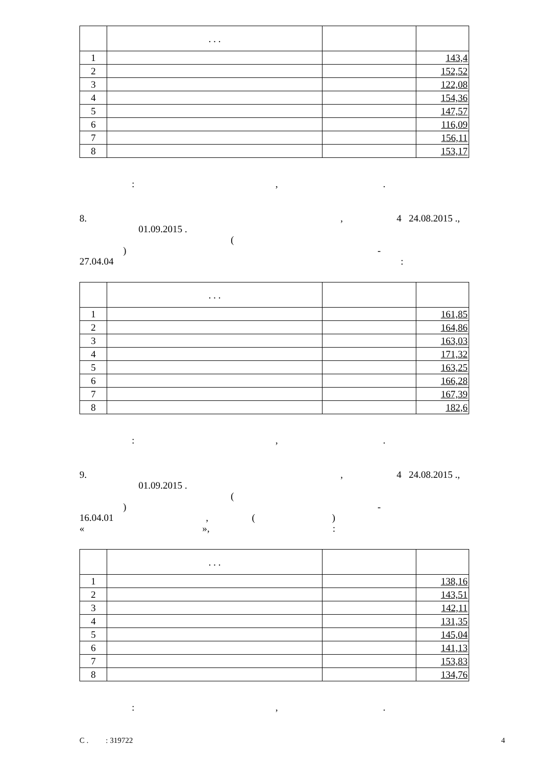| | . . . | | |
| --- | --- | --- | --- |
| 1 | | | 143,4 |
| 2 | | | 152,52 |
| 3 | | | 122,08 |
| 4 | | | 154,36 |
| 5 | | | 147,57 |
| 6 | | | 116,09 |
| 7 | | | 156,11 |
| 8 | | | 153,17 |
:,.
8. , 4 24.08.2015 .,
01.09.2015 .
(
) -
27.04.04:
| | . . . | | |
| --- | --- | --- | --- |
| 1 | | | 161,85 |
| 2 | | | 164,86 |
| 3 | | | 163,03 |
| 4 | | | 171,32 |
| 5 | | | 163,25 |
| 6 | | | 166,28 |
| 7 | | | 167,39 |
| 8 | | | 182,6 |
:,.
9. , 4 24.08.2015 .,
01.09.2015 .
(
) -
16.04.01, ()
« »,:
| | . . . | | |
| --- | --- | --- | --- |
| 1 | | | 138,16 |
| 2 | | | 143,51 |
| 3 | | | 142,11 |
| 4 | | | 131,35 |
| 5 | | | 145,04 |
| 6 | | | 141,13 |
| 7 | | | 153,83 |
| 8 | | | 134,76 |
:,.
C . : 319722 4